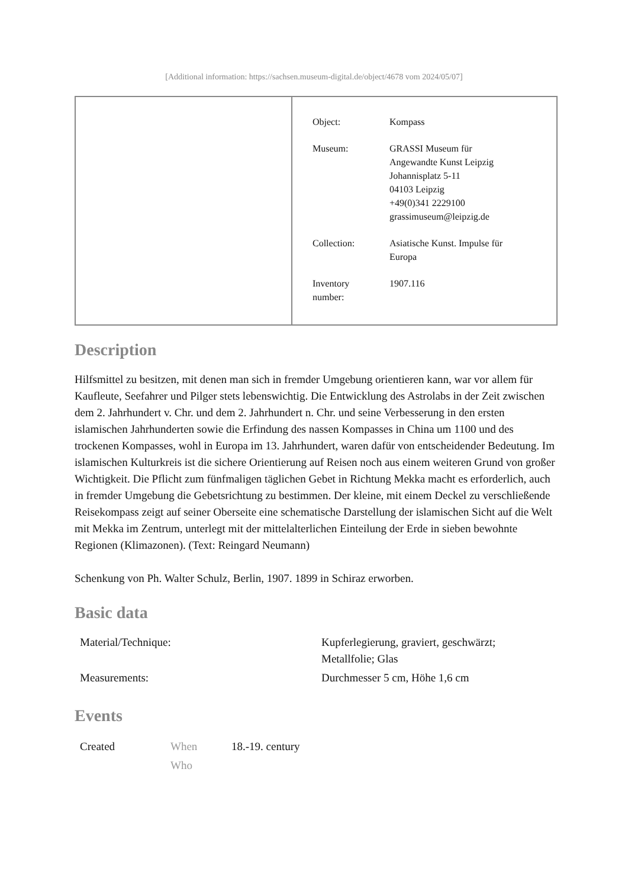[Additional information: https://sachsen.museum-digital.de/object/4678 vom 2024/05/07]
| Object: | Kompass |
| Museum: | GRASSI Museum für Angewandte Kunst Leipzig Johannisplatz 5-11 04103 Leipzig +49(0)341 2229100 grassimuseum@leipzig.de |
| Collection: | Asiatische Kunst. Impulse für Europa |
| Inventory number: | 1907.116 |
Description
Hilfsmittel zu besitzen, mit denen man sich in fremder Umgebung orientieren kann, war vor allem für Kaufleute, Seefahrer und Pilger stets lebenswichtig. Die Entwicklung des Astrolabs in der Zeit zwischen dem 2. Jahrhundert v. Chr. und dem 2. Jahrhundert n. Chr. und seine Verbesserung in den ersten islamischen Jahrhunderten sowie die Erfindung des nassen Kompasses in China um 1100 und des trockenen Kompasses, wohl in Europa im 13. Jahrhundert, waren dafür von entscheidender Bedeutung. Im islamischen Kulturkreis ist die sichere Orientierung auf Reisen noch aus einem weiteren Grund von großer Wichtigkeit. Die Pflicht zum fünfmaligen täglichen Gebet in Richtung Mekka macht es erforderlich, auch in fremder Umgebung die Gebetsrichtung zu bestimmen. Der kleine, mit einem Deckel zu verschließende Reisekompass zeigt auf seiner Oberseite eine schematische Darstellung der islamischen Sicht auf die Welt mit Mekka im Zentrum, unterlegt mit der mittelalterlichen Einteilung der Erde in sieben bewohnte Regionen (Klimazonen). (Text: Reingard Neumann)
Schenkung von Ph. Walter Schulz, Berlin, 1907. 1899 in Schiraz erworben.
Basic data
| Material/Technique: | Kupferlegierung, graviert, geschwärzt; Metallfolie; Glas |
| Measurements: | Durchmesser 5 cm, Höhe 1,6 cm |
Events
| Created | When | 18.-19. century |
| | Who | |